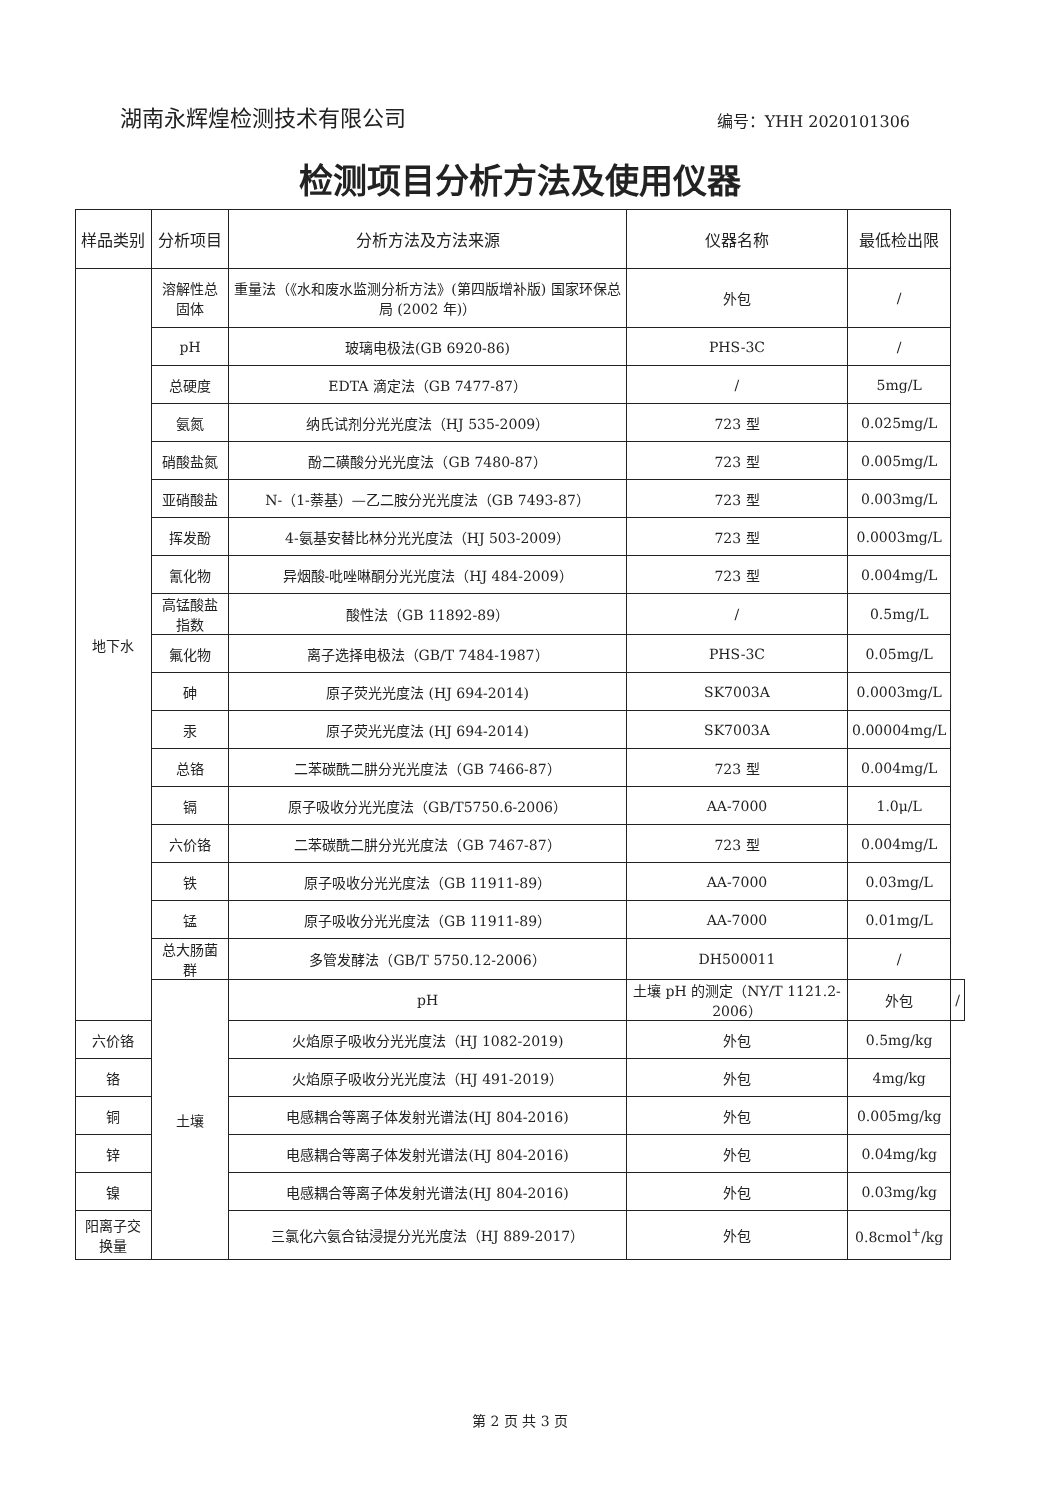湖南永辉煌检测技术有限公司 编号：YHH 2020101306
检测项目分析方法及使用仪器
| 样品类别 | 分析项目 | 分析方法及方法来源 | 仪器名称 | 最低检出限 | |
| --- | --- | --- | --- | --- | --- |
| 地下水 | 溶解性总固体 | 重量法（《水和废水监测分析方法》(第四版增补版) 国家环保总局 (2002 年)） | 外包 | / | |
| | pH | 玻璃电极法(GB 6920-86) | PHS-3C | / | |
| | 总硬度 | EDTA 滴定法（GB 7477-87） | / | 5mg/L | |
| | 氨氮 | 纳氏试剂分光光度法（HJ 535-2009） | 723 型 | 0.025mg/L | |
| | 硝酸盐氮 | 酚二磺酸分光光度法（GB 7480-87） | 723 型 | 0.005mg/L | |
| | 亚硝酸盐 | N-（1-萘基）—乙二胺分光光度法（GB 7493-87） | 723 型 | 0.003mg/L | |
| | 挥发酚 | 4-氨基安替比林分光光度法（HJ 503-2009） | 723 型 | 0.0003mg/L | |
| | 氰化物 | 异烟酸-吡唑啉酮分光光度法（HJ 484-2009） | 723 型 | 0.004mg/L | |
| | 高锰酸盐指数 | 酸性法（GB 11892-89） | / | 0.5mg/L | |
| | 氟化物 | 离子选择电极法（GB/T 7484-1987） | PHS-3C | 0.05mg/L | |
| | 砷 | 原子荧光光度法 (HJ 694-2014) | SK7003A | 0.0003mg/L | |
| | 汞 | 原子荧光光度法 (HJ 694-2014) | SK7003A | 0.00004mg/L | |
| | 总铬 | 二苯碳酰二肼分光光度法（GB 7466-87） | 723 型 | 0.004mg/L | |
| | 镉 | 原子吸收分光光度法（GB/T5750.6-2006） | AA-7000 | 1.0μ/L | |
| | 六价铬 | 二苯碳酰二肼分光光度法（GB 7467-87） | 723 型 | 0.004mg/L | |
| | 铁 | 原子吸收分光光度法（GB 11911-89） | AA-7000 | 0.03mg/L | |
| | 锰 | 原子吸收分光光度法（GB 11911-89） | AA-7000 | 0.01mg/L | |
| | 总大肠菌群 | 多管发酵法（GB/T 5750.12-2006） | DH500011 | / | |
| | 土壤 | pH | 土壤 pH 的测定（NY/T 1121.2-2006） | 外包 | / |
| 六价铬 | | 火焰原子吸收分光光度法（HJ 1082-2019) | 外包 | 0.5mg/kg | |
| 铬 | | 火焰原子吸收分光光度法（HJ 491-2019） | 外包 | 4mg/kg | |
| 铜 | | 电感耦合等离子体发射光谱法(HJ 804-2016) | 外包 | 0.005mg/kg | |
| 锌 | | 电感耦合等离子体发射光谱法(HJ 804-2016) | 外包 | 0.04mg/kg | |
| 镍 | | 电感耦合等离子体发射光谱法(HJ 804-2016) | 外包 | 0.03mg/kg | |
| 阳离子交换量 | | 三氯化六氨合钴浸提分光光度法（HJ 889-2017） | 外包 | 0.8cmol<sup>+</sup>/kg | |
第 2 页 共 3 页